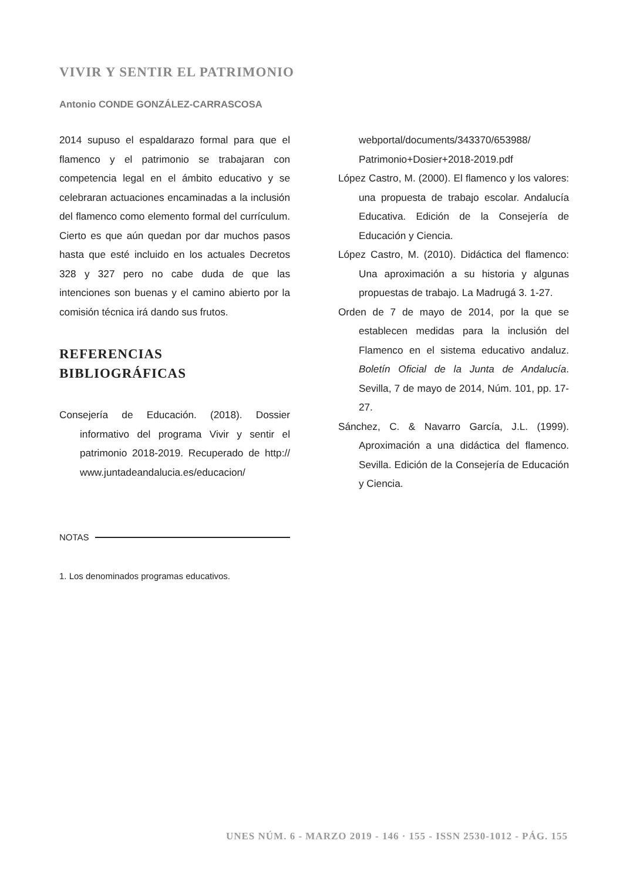VIVIR Y SENTIR EL PATRIMONIO
Antonio CONDE GONZÁLEZ-CARRASCOSA
2014 supuso el espaldarazo formal para que el flamenco y el patrimonio se trabajaran con competencia legal en el ámbito educativo y se celebraran actuaciones encaminadas a la inclusión del flamenco como elemento formal del currículum. Cierto es que aún quedan por dar muchos pasos hasta que esté incluido en los actuales Decretos 328 y 327 pero no cabe duda de que las intenciones son buenas y el camino abierto por la comisión técnica irá dando sus frutos.
REFERENCIAS BIBLIOGRÁFICAS
Consejería de Educación. (2018). Dossier informativo del programa Vivir y sentir el patrimonio 2018-2019. Recuperado de http:// www.juntadeandalucia.es/educacion/
webportal/documents/343370/653988/ Patrimonio+Dosier+2018-2019.pdf
López Castro, M. (2000). El flamenco y los valores: una propuesta de trabajo escolar. Andalucía Educativa. Edición de la Consejería de Educación y Ciencia.
López Castro, M. (2010). Didáctica del flamenco: Una aproximación a su historia y algunas propuestas de trabajo. La Madrugá 3. 1-27.
Orden de 7 de mayo de 2014, por la que se establecen medidas para la inclusión del Flamenco en el sistema educativo andaluz. Boletín Oficial de la Junta de Andalucía. Sevilla, 7 de mayo de 2014, Núm. 101, pp. 17-27.
Sánchez, C. & Navarro García, J.L. (1999). Aproximación a una didáctica del flamenco. Sevilla. Edición de la Consejería de Educación y Ciencia.
NOTAS
1. Los denominados programas educativos.
UNES NÚM. 6 - MARZO 2019 - 146 · 155 - ISSN 2530-1012 - PÁG. 155